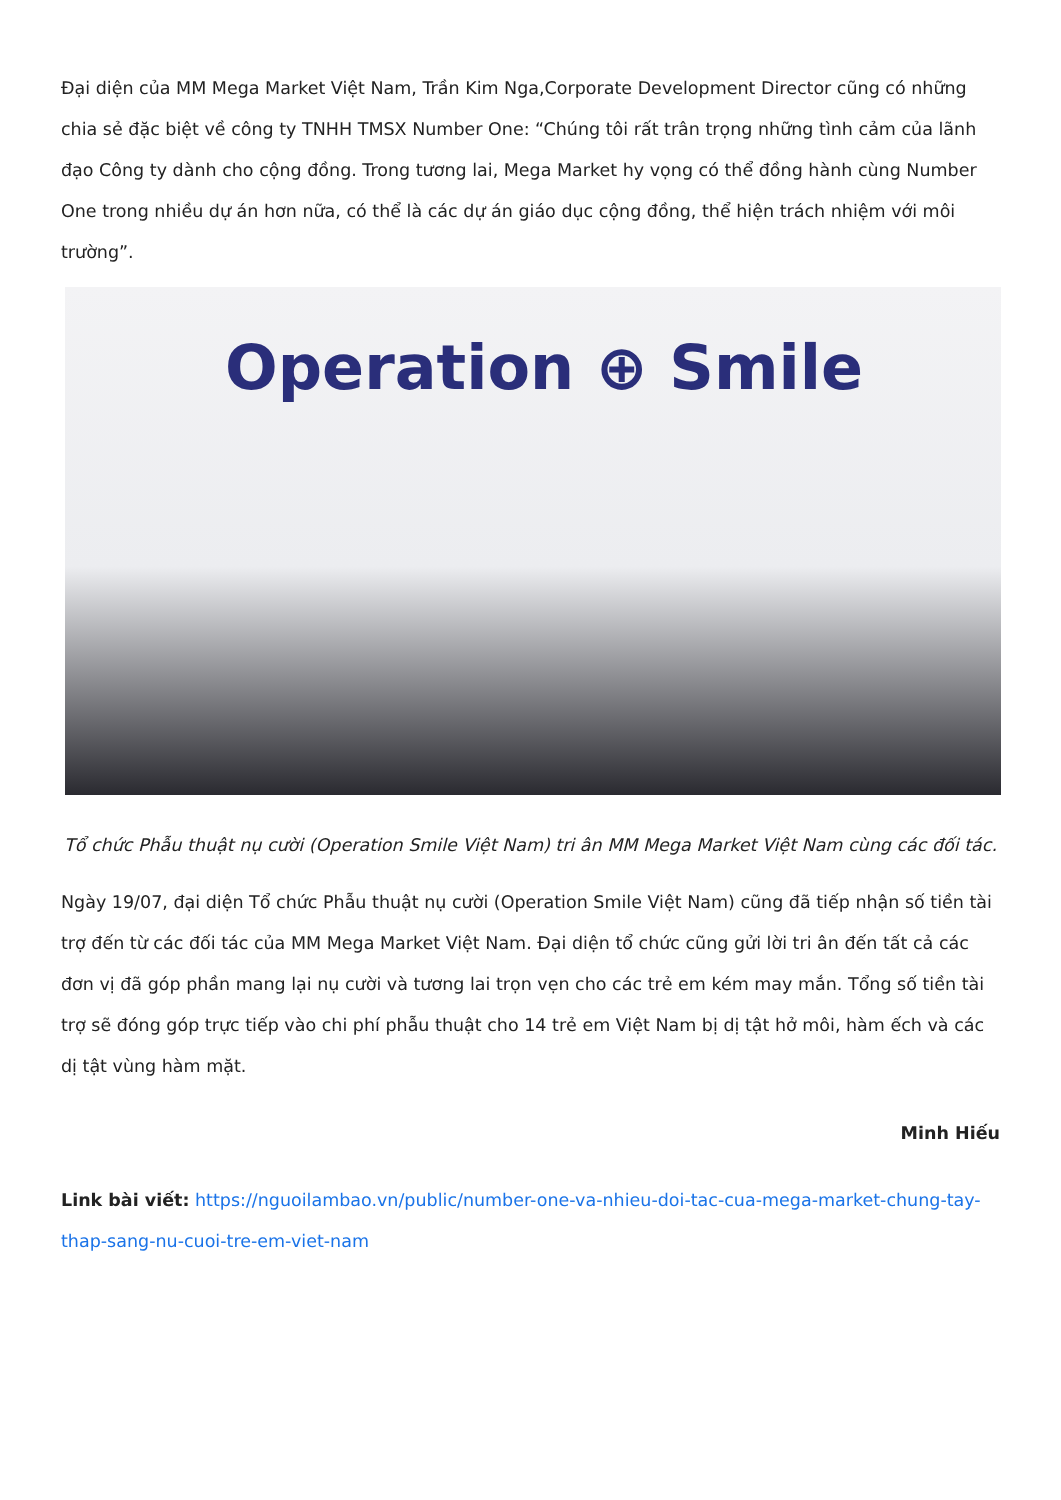Đại diện của MM Mega Market Việt Nam, Trần Kim Nga,Corporate Development Director cũng có những chia sẻ đặc biệt về công ty TNHH TMSX Number One: “Chúng tôi rất trân trọng những tình cảm của lãnh đạo Công ty dành cho cộng đồng. Trong tương lai, Mega Market hy vọng có thể đồng hành cùng Number One trong nhiều dự án hơn nữa, có thể là các dự án giáo dục cộng đồng, thể hiện trách nhiệm với môi trường”.
Operation ⊕ Smile
Tổ chức Phẫu thuật nụ cười (Operation Smile Việt Nam) tri ân MM Mega Market Việt Nam cùng các đối tác.
Ngày 19/07, đại diện Tổ chức Phẫu thuật nụ cười (Operation Smile Việt Nam) cũng đã tiếp nhận số tiền tài trợ đến từ các đối tác của MM Mega Market Việt Nam. Đại diện tổ chức cũng gửi lời tri ân đến tất cả các đơn vị đã góp phần mang lại nụ cười và tương lai trọn vẹn cho các trẻ em kém may mắn. Tổng số tiền tài trợ sẽ đóng góp trực tiếp vào chi phí phẫu thuật cho 14 trẻ em Việt Nam bị dị tật hở môi, hàm ếch và các dị tật vùng hàm mặt.
Minh Hiếu
Link bài viết: https://nguoilambao.vn/public/number-one-va-nhieu-doi-tac-cua-mega-market-chung-tay-thap-sang-nu-cuoi-tre-em-viet-nam